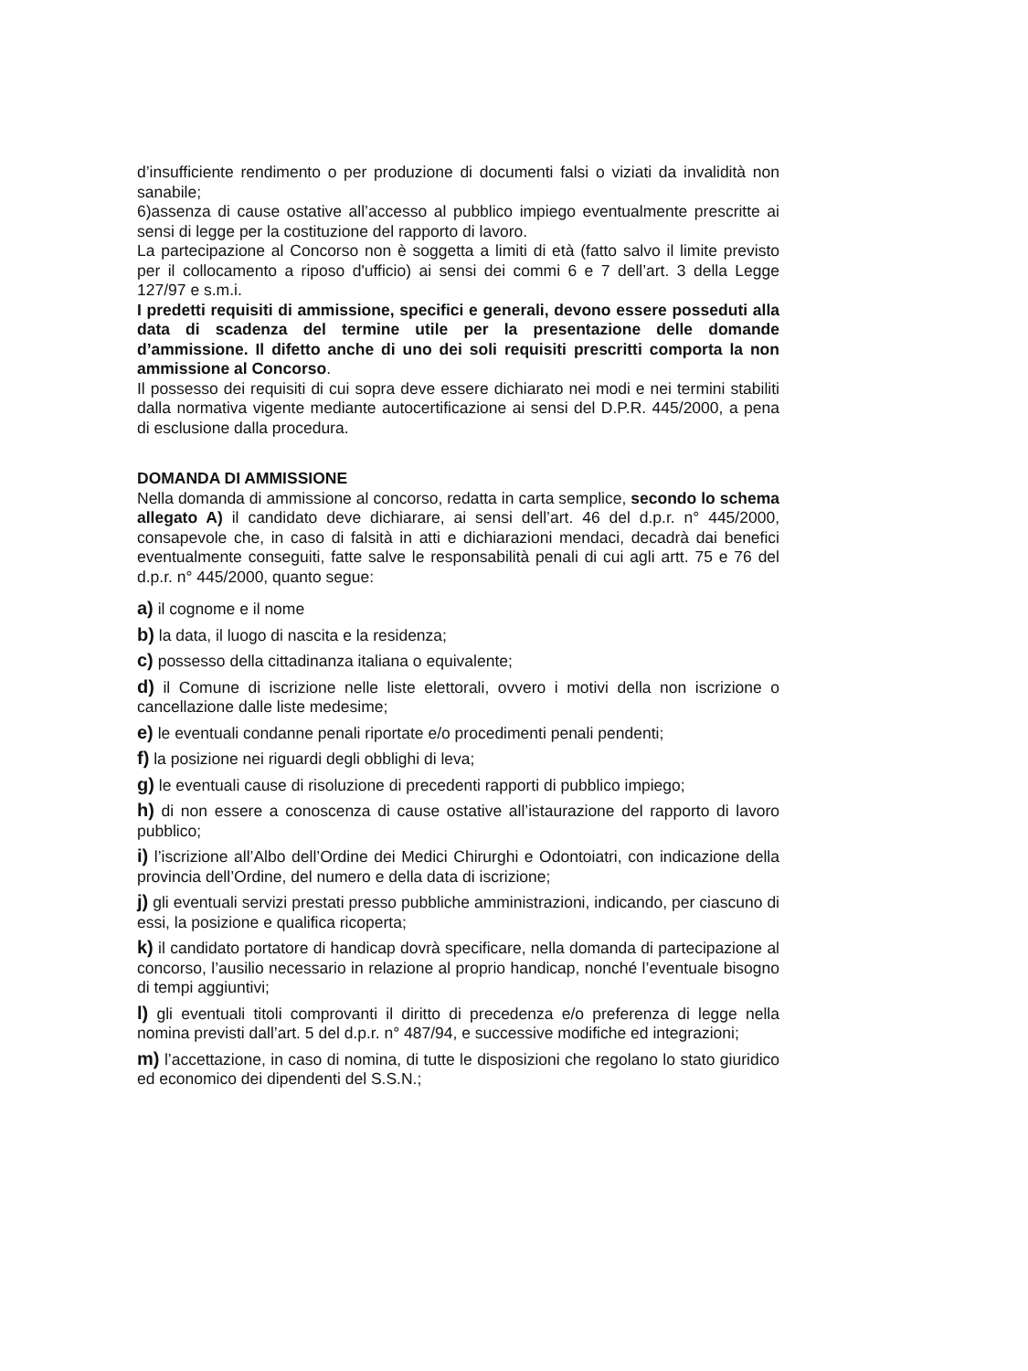d’insufficiente rendimento o per produzione di documenti falsi o viziati da invalidità non sanabile;
6)assenza di cause ostative all’accesso al pubblico impiego eventualmente prescritte ai sensi di legge per la costituzione del rapporto di lavoro.
La partecipazione al Concorso non è soggetta a limiti di età (fatto salvo il limite previsto per il collocamento a riposo d'ufficio) ai sensi dei commi 6 e 7 dell’art. 3 della Legge 127/97 e s.m.i.
I predetti requisiti di ammissione, specifici e generali, devono essere posseduti alla data di scadenza del termine utile per la presentazione delle domande d’ammissione. Il difetto anche di uno dei soli requisiti prescritti comporta la non ammissione al Concorso.
Il possesso dei requisiti di cui sopra deve essere dichiarato nei modi e nei termini stabiliti dalla normativa vigente mediante autocertificazione ai sensi del D.P.R. 445/2000, a pena di esclusione dalla procedura.
DOMANDA DI AMMISSIONE
Nella domanda di ammissione al concorso, redatta in carta semplice, secondo lo schema allegato A) il candidato deve dichiarare, ai sensi dell’art. 46 del d.p.r. n° 445/2000, consapevole che, in caso di falsità in atti e dichiarazioni mendaci, decadrà dai benefici eventualmente conseguiti, fatte salve le responsabilità penali di cui agli artt. 75 e 76 del d.p.r. n° 445/2000, quanto segue:
a) il cognome e il nome
b) la data, il luogo di nascita e la residenza;
c) possesso della cittadinanza italiana o equivalente;
d) il Comune di iscrizione nelle liste elettorali, ovvero i motivi della non iscrizione o cancellazione dalle liste medesime;
e) le eventuali condanne penali riportate e/o procedimenti penali pendenti;
f) la posizione nei riguardi degli obblighi di leva;
g) le eventuali cause di risoluzione di precedenti rapporti di pubblico impiego;
h) di non essere a conoscenza di cause ostative all’istaurazione del rapporto di lavoro pubblico;
i) l’iscrizione all’Albo dell’Ordine dei Medici Chirurghi e Odontoiatri, con indicazione della provincia dell’Ordine, del numero e della data di iscrizione;
j) gli eventuali servizi prestati presso pubbliche amministrazioni, indicando, per ciascuno di essi, la posizione e qualifica ricoperta;
k) il candidato portatore di handicap dovrà specificare, nella domanda di partecipazione al concorso, l’ausilio necessario in relazione al proprio handicap, nonché l’eventuale bisogno di tempi aggiuntivi;
l) gli eventuali titoli comprovanti il diritto di precedenza e/o preferenza di legge nella nomina previsti dall’art. 5 del d.p.r. n° 487/94, e successive modifiche ed integrazioni;
m) l’accettazione, in caso di nomina, di tutte le disposizioni che regolano lo stato giuridico ed economico dei dipendenti del S.S.N.;